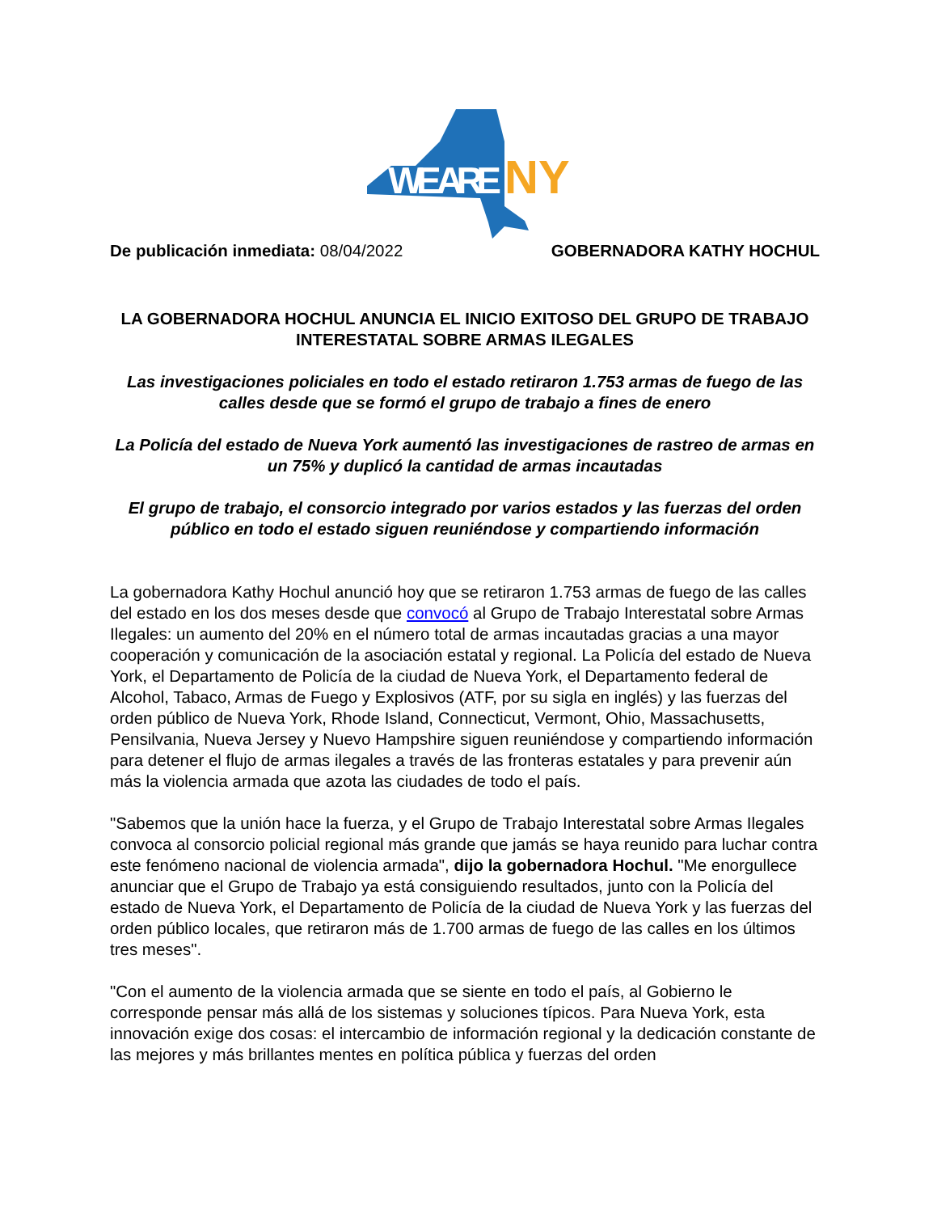WE ARE
NY
De publicación inmediata: 08/04/2022
GOBERNADORA KATHY HOCHUL
LA GOBERNADORA HOCHUL ANUNCIA EL INICIO EXITOSO DEL GRUPO DE TRABAJO INTERESTATAL SOBRE ARMAS ILEGALES
Las investigaciones policiales en todo el estado retiraron 1.753 armas de fuego de las calles desde que se formó el grupo de trabajo a fines de enero
La Policía del estado de Nueva York aumentó las investigaciones de rastreo de armas en un 75% y duplicó la cantidad de armas incautadas
El grupo de trabajo, el consorcio integrado por varios estados y las fuerzas del orden público en todo el estado siguen reuniéndose y compartiendo información
La gobernadora Kathy Hochul anunció hoy que se retiraron 1.753 armas de fuego de las calles del estado en los dos meses desde que convocó al Grupo de Trabajo Interestatal sobre Armas Ilegales: un aumento del 20% en el número total de armas incautadas gracias a una mayor cooperación y comunicación de la asociación estatal y regional. La Policía del estado de Nueva York, el Departamento de Policía de la ciudad de Nueva York, el Departamento federal de Alcohol, Tabaco, Armas de Fuego y Explosivos (ATF, por su sigla en inglés) y las fuerzas del orden público de Nueva York, Rhode Island, Connecticut, Vermont, Ohio, Massachusetts, Pensilvania, Nueva Jersey y Nuevo Hampshire siguen reuniéndose y compartiendo información para detener el flujo de armas ilegales a través de las fronteras estatales y para prevenir aún más la violencia armada que azota las ciudades de todo el país.
"Sabemos que la unión hace la fuerza, y el Grupo de Trabajo Interestatal sobre Armas Ilegales convoca al consorcio policial regional más grande que jamás se haya reunido para luchar contra este fenómeno nacional de violencia armada", dijo la gobernadora Hochul. "Me enorgullece anunciar que el Grupo de Trabajo ya está consiguiendo resultados, junto con la Policía del estado de Nueva York, el Departamento de Policía de la ciudad de Nueva York y las fuerzas del orden público locales, que retiraron más de 1.700 armas de fuego de las calles en los últimos tres meses".
"Con el aumento de la violencia armada que se siente en todo el país, al Gobierno le corresponde pensar más allá de los sistemas y soluciones típicos. Para Nueva York, esta innovación exige dos cosas: el intercambio de información regional y la dedicación constante de las mejores y más brillantes mentes en política pública y fuerzas del orden